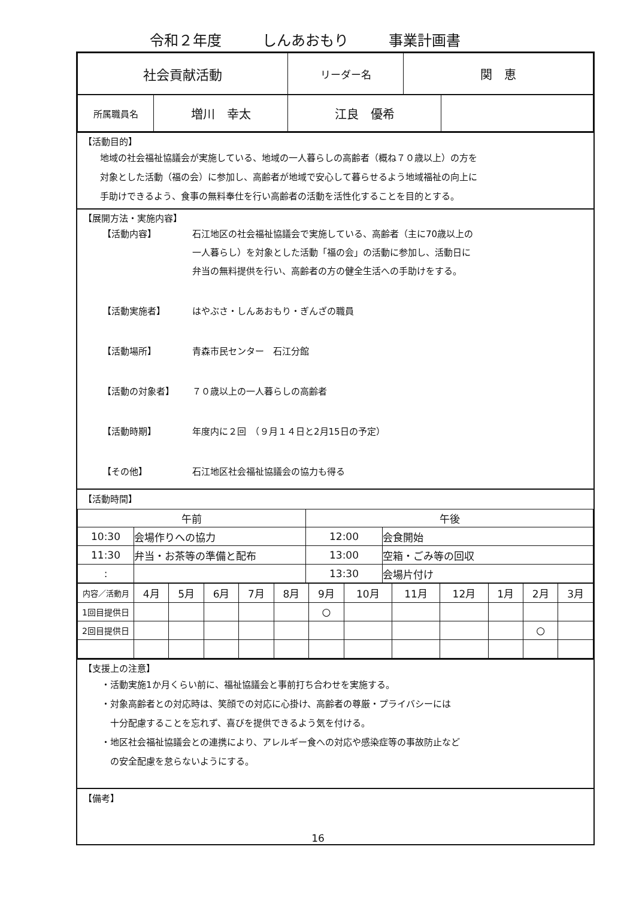令和２年度 しんあおもり 事業計画書
| 社会貢献活動 | リーダー名 | 関 恵 |
| 所属職員名 | 増川 幸太 | 江良 優希 | |
【活動目的】
地域の社会福祉協議会が実施している、地域の一人暮らしの高齢者（概ね７０歳以上）の方を
対象とした活動（福の会）に参加し、高齢者が地域で安心して暮らせるよう地域福祉の向上に
手助けできるよう、食事の無料奉仕を行い高齢者の活動を活性化することを目的とする。
【展開方法・実施内容】
【活動内容】 石江地区の社会福祉協議会で実施している、高齢者（主に70歳以上の
一人暮らし）を対象とした活動「福の会」の活動に参加し、活動日に
弁当の無料提供を行い、高齢者の方の健全生活への手助けをする。
【活動実施者】 はやぶさ・しんあおもり・ぎんざの職員
【活動場所】 青森市民センター　石江分館
【活動の対象者】 ７０歳以上の一人暮らしの高齢者
【活動時期】 年度内に２回　（９月１４日と2月15日の予定）
【その他】 石江地区社会福祉協議会の協力も得る
【活動時間】
| 午前 | | 午後 | |
| 10:30 | 会場作りへの協力 | 12:00 | 会食開始 |
| 11:30 | 弁当・お茶等の準備と配布 | 13:00 | 空箱・ごみ等の回収 |
| : | | 13:30 | 会場片付け |
| 内容／活動月 | 4月 | 5月 | 6月 | 7月 | 8月 | 9月 | 10月 | 11月 | 12月 | 1月 | 2月 | 3月 |
| --- | --- | --- | --- | --- | --- | --- | --- | --- | --- | --- | --- | --- |
| 1回目提供日 | | | | | | ○ | | | | | | |
| 2回目提供日 | | | | | | | | | | | ○ | |
【支援上の注意】
・活動実施1か月くらい前に、福祉協議会と事前打ち合わせを実施する。
・対象高齢者との対応時は、笑顔での対応に心掛け、高齢者の尊厳・プライバシーには
　十分配慮することを忘れず、喜びを提供できるよう気を付ける。
・地区社会福祉協議会との連携により、アレルギー食への対応や感染症等の事故防止など
　の安全配慮を怠らないようにする。
【備考】
16